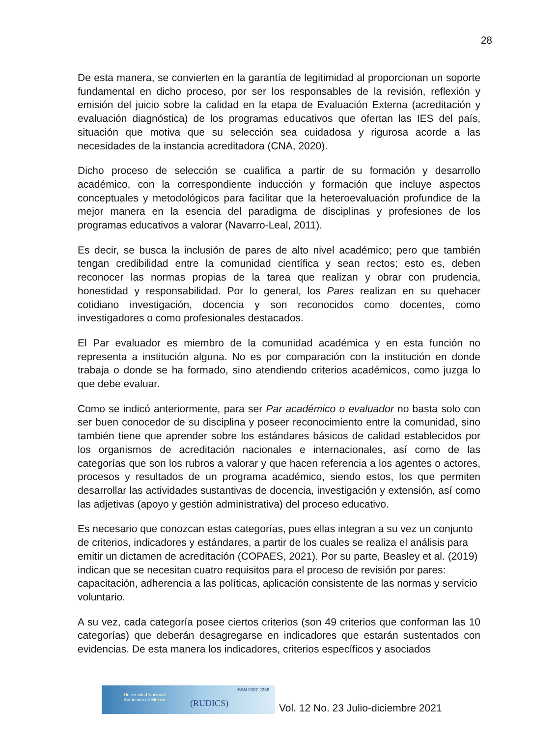28
De esta manera, se convierten en la garantía de legitimidad al proporcionan un soporte fundamental en dicho proceso, por ser los responsables de la revisión, reflexión y emisión del juicio sobre la calidad en la etapa de Evaluación Externa (acreditación y evaluación diagnóstica) de los programas educativos que ofertan las IES del país, situación que motiva que su selección sea cuidadosa y rigurosa acorde a las necesidades de la instancia acreditadora (CNA, 2020).
Dicho proceso de selección se cualifica a partir de su formación y desarrollo académico, con la correspondiente inducción y formación que incluye aspectos conceptuales y metodológicos para facilitar que la heteroevaluación profundice de la mejor manera en la esencia del paradigma de disciplinas y profesiones de los programas educativos a valorar (Navarro-Leal, 2011).
Es decir, se busca la inclusión de pares de alto nivel académico; pero que también tengan credibilidad entre la comunidad científica y sean rectos; esto es, deben reconocer las normas propias de la tarea que realizan y obrar con prudencia, honestidad y responsabilidad. Por lo general, los Pares realizan en su quehacer cotidiano investigación, docencia y son reconocidos como docentes, como investigadores o como profesionales destacados.
El Par evaluador es miembro de la comunidad académica y en esta función no representa a institución alguna. No es por comparación con la institución en donde trabaja o donde se ha formado, sino atendiendo criterios académicos, como juzga lo que debe evaluar.
Como se indicó anteriormente, para ser Par académico o evaluador no basta solo con ser buen conocedor de su disciplina y poseer reconocimiento entre la comunidad, sino también tiene que aprender sobre los estándares básicos de calidad establecidos por los organismos de acreditación nacionales e internacionales, así como de las categorías que son los rubros a valorar y que hacen referencia a los agentes o actores, procesos y resultados de un programa académico, siendo estos, los que permiten desarrollar las actividades sustantivas de docencia, investigación y extensión, así como las adjetivas (apoyo y gestión administrativa) del proceso educativo.
Es necesario que conozcan estas categorías, pues ellas integran a su vez un conjunto de criterios, indicadores y estándares, a partir de los cuales se realiza el análisis para emitir un dictamen de acreditación (COPAES, 2021). Por su parte, Beasley et al. (2019) indican que se necesitan cuatro requisitos para el proceso de revisión por pares: capacitación, adherencia a las políticas, aplicación consistente de las normas y servicio voluntario.
A su vez, cada categoría posee ciertos criterios (son 49 criterios que conforman las 10 categorías) que deberán desagregarse en indicadores que estarán sustentados con evidencias. De esta manera los indicadores, criterios específicos y asociados
Universidad Nacional
Autónoma de México
ISSN 2007-2236
(RUDICS)
Vol. 12 No. 23 Julio-diciembre 2021